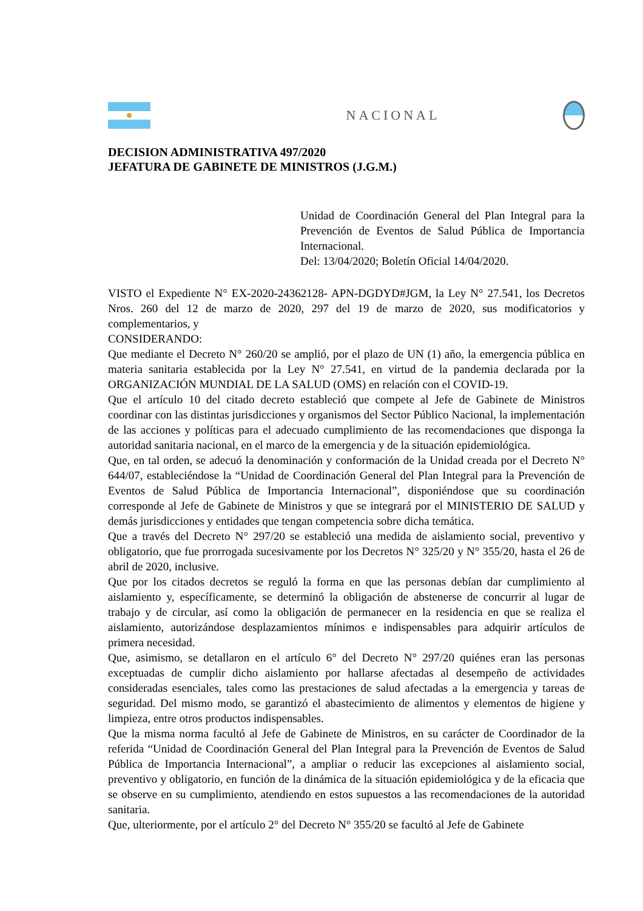NACIONAL
DECISION ADMINISTRATIVA 497/2020
JEFATURA DE GABINETE DE MINISTROS (J.G.M.)
Unidad de Coordinación General del Plan Integral para la Prevención de Eventos de Salud Pública de Importancia Internacional.
Del: 13/04/2020; Boletín Oficial 14/04/2020.
VISTO el Expediente N° EX-2020-24362128- APN-DGDYD#JGM, la Ley N° 27.541, los Decretos Nros. 260 del 12 de marzo de 2020, 297 del 19 de marzo de 2020, sus modificatorios y complementarios, y
CONSIDERANDO:
Que mediante el Decreto N° 260/20 se amplió, por el plazo de UN (1) año, la emergencia pública en materia sanitaria establecida por la Ley N° 27.541, en virtud de la pandemia declarada por la ORGANIZACIÓN MUNDIAL DE LA SALUD (OMS) en relación con el COVID-19.
Que el artículo 10 del citado decreto estableció que compete al Jefe de Gabinete de Ministros coordinar con las distintas jurisdicciones y organismos del Sector Público Nacional, la implementación de las acciones y políticas para el adecuado cumplimiento de las recomendaciones que disponga la autoridad sanitaria nacional, en el marco de la emergencia y de la situación epidemiológica.
Que, en tal orden, se adecuó la denominación y conformación de la Unidad creada por el Decreto N° 644/07, estableciéndose la “Unidad de Coordinación General del Plan Integral para la Prevención de Eventos de Salud Pública de Importancia Internacional”, disponiéndose que su coordinación corresponde al Jefe de Gabinete de Ministros y que se integrará por el MINISTERIO DE SALUD y demás jurisdicciones y entidades que tengan competencia sobre dicha temática.
Que a través del Decreto N° 297/20 se estableció una medida de aislamiento social, preventivo y obligatorio, que fue prorrogada sucesivamente por los Decretos N° 325/20 y N° 355/20, hasta el 26 de abril de 2020, inclusive.
Que por los citados decretos se reguló la forma en que las personas debían dar cumplimiento al aislamiento y, específicamente, se determinó la obligación de abstenerse de concurrir al lugar de trabajo y de circular, así como la obligación de permanecer en la residencia en que se realiza el aislamiento, autorizándose desplazamientos mínimos e indispensables para adquirir artículos de primera necesidad.
Que, asimismo, se detallaron en el artículo 6° del Decreto N° 297/20 quiénes eran las personas exceptuadas de cumplir dicho aislamiento por hallarse afectadas al desempeño de actividades consideradas esenciales, tales como las prestaciones de salud afectadas a la emergencia y tareas de seguridad. Del mismo modo, se garantizó el abastecimiento de alimentos y elementos de higiene y limpieza, entre otros productos indispensables.
Que la misma norma facultó al Jefe de Gabinete de Ministros, en su carácter de Coordinador de la referida “Unidad de Coordinación General del Plan Integral para la Prevención de Eventos de Salud Pública de Importancia Internacional”, a ampliar o reducir las excepciones al aislamiento social, preventivo y obligatorio, en función de la dinámica de la situación epidemiológica y de la eficacia que se observe en su cumplimiento, atendiendo en estos supuestos a las recomendaciones de la autoridad sanitaria.
Que, ulteriormente, por el artículo 2° del Decreto N° 355/20 se facultó al Jefe de Gabinete